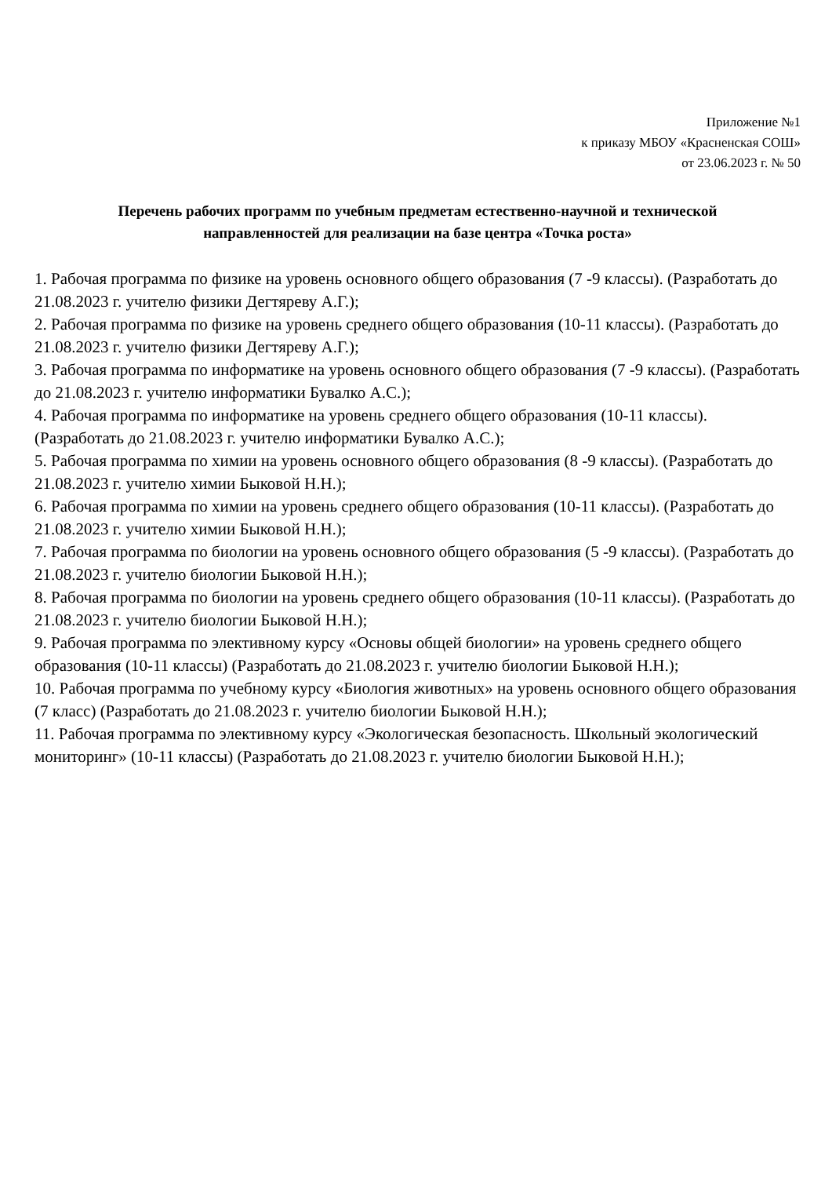Приложение №1
к приказу МБОУ «Красненская СОШ»
от 23.06.2023 г. № 50
Перечень рабочих программ по учебным предметам естественно-научной и технической направленностей для реализации на базе центра «Точка роста»
1. Рабочая программа по физике на уровень основного общего образования (7 -9 классы). (Разработать до 21.08.2023 г. учителю физики Дегтяреву А.Г.);
2. Рабочая программа по физике на уровень среднего общего образования (10-11 классы). (Разработать до 21.08.2023 г. учителю физики Дегтяреву А.Г.);
3. Рабочая программа по информатике на уровень основного общего образования (7 -9 классы). (Разработать до 21.08.2023 г. учителю информатики Бувалко А.С.);
4. Рабочая программа по информатике на уровень среднего общего образования (10-11 классы). (Разработать до 21.08.2023 г. учителю информатики Бувалко А.С.);
5. Рабочая программа по химии на уровень основного общего образования (8 -9 классы). (Разработать до 21.08.2023 г. учителю химии Быковой Н.Н.);
6. Рабочая программа по химии на уровень среднего общего образования (10-11 классы). (Разработать до 21.08.2023 г. учителю химии Быковой Н.Н.);
7. Рабочая программа по биологии на уровень основного общего образования (5 -9 классы). (Разработать до 21.08.2023 г. учителю биологии Быковой Н.Н.);
8. Рабочая программа по биологии на уровень среднего общего образования (10-11 классы). (Разработать до 21.08.2023 г. учителю биологии Быковой Н.Н.);
9. Рабочая программа по элективному курсу «Основы общей биологии» на уровень среднего общего образования (10-11 классы) (Разработать до 21.08.2023 г. учителю биологии Быковой Н.Н.);
10. Рабочая программа по учебному курсу «Биология животных» на уровень основного общего образования (7 класс) (Разработать до 21.08.2023 г. учителю биологии Быковой Н.Н.);
11. Рабочая программа по элективному курсу «Экологическая безопасность. Школьный экологический мониторинг» (10-11 классы) (Разработать до 21.08.2023 г. учителю биологии Быковой Н.Н.);